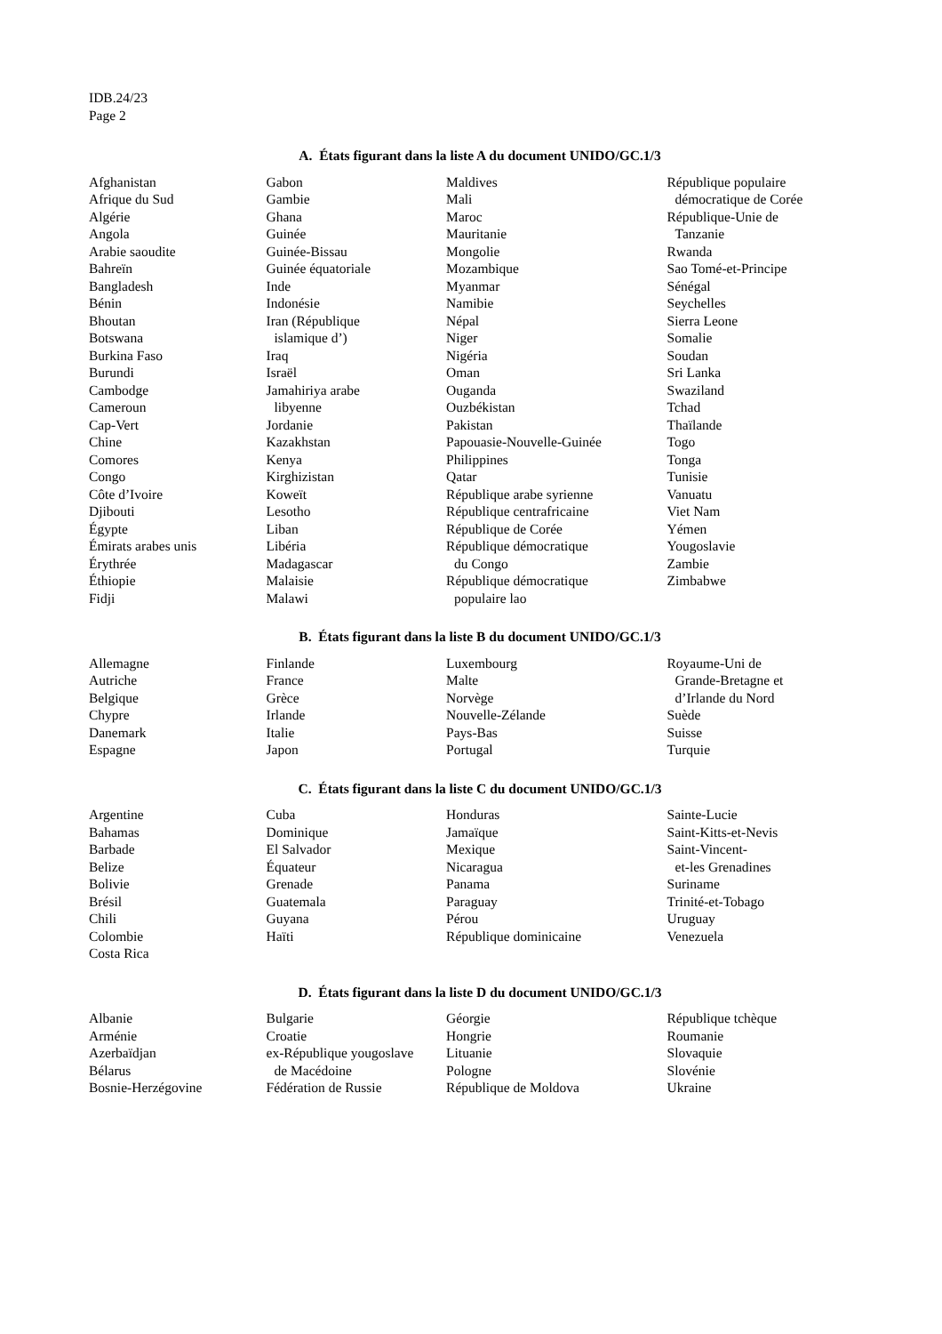IDB.24/23
Page 2
A. États figurant dans la liste A du document UNIDO/GC.1/3
Afghanistan
Afrique du Sud
Algérie
Angola
Arabie saoudite
Bahreïn
Bangladesh
Bénin
Bhoutan
Botswana
Burkina Faso
Burundi
Cambodge
Cameroun
Cap-Vert
Chine
Comores
Congo
Côte d’Ivoire
Djibouti
Égypte
Émirats arabes unis
Érythrée
Éthiopie
Fidji
Gabon
Gambie
Ghana
Guinée
Guinée-Bissau
Guinée équatoriale
Inde
Indonésie
Iran (République
islamique d’)
Iraq
Israël
Jamahiriya arabe
libyenne
Jordanie
Kazakhstan
Kenya
Kirghizistan
Koweït
Lesotho
Liban
Libéria
Madagascar
Malaisie
Malawi
Maldives
Mali
Maroc
Mauritanie
Mongolie
Mozambique
Myanmar
Namibie
Népal
Niger
Nigéria
Oman
Ouganda
Ouzbékistan
Pakistan
Papouasie-Nouvelle-Guinée
Philippines
Qatar
République arabe syrienne
République centrafricaine
République de Corée
République démocratique
du Congo
République démocratique
populaire lao
République populaire
démocratique de Corée
République-Unie de
Tanzanie
Rwanda
Sao Tomé-et-Principe
Sénégal
Seychelles
Sierra Leone
Somalie
Soudan
Sri Lanka
Swaziland
Tchad
Thaïlande
Togo
Tonga
Tunisie
Vanuatu
Viet Nam
Yémen
Yougoslavie
Zambie
Zimbabwe
B. États figurant dans la liste B du document UNIDO/GC.1/3
Allemagne
Autriche
Belgique
Chypre
Danemark
Espagne
Finlande
France
Grèce
Irlande
Italie
Japon
Luxembourg
Malte
Norvège
Nouvelle-Zélande
Pays-Bas
Portugal
Royaume-Uni de
Grande-Bretagne et
d’Irlande du Nord
Suède
Suisse
Turquie
C. États figurant dans la liste C du document UNIDO/GC.1/3
Argentine
Bahamas
Barbade
Belize
Bolivie
Brésil
Chili
Colombie
Costa Rica
Cuba
Dominique
El Salvador
Équateur
Grenade
Guatemala
Guyana
Haïti
Honduras
Jamaïque
Mexique
Nicaragua
Panama
Paraguay
Pérou
République dominicaine
Sainte-Lucie
Saint-Kitts-et-Nevis
Saint-Vincent-
et-les Grenadines
Suriname
Trinité-et-Tobago
Uruguay
Venezuela
D. États figurant dans la liste D du document UNIDO/GC.1/3
Albanie
Arménie
Azerbaïdjan
Bélarus
Bosnie-Herzégovine
Bulgarie
Croatie
ex-République yougoslave
de Macédoine
Fédération de Russie
Géorgie
Hongrie
Lituanie
Pologne
République de Moldova
République tchèque
Roumanie
Slovaquie
Slovénie
Ukraine